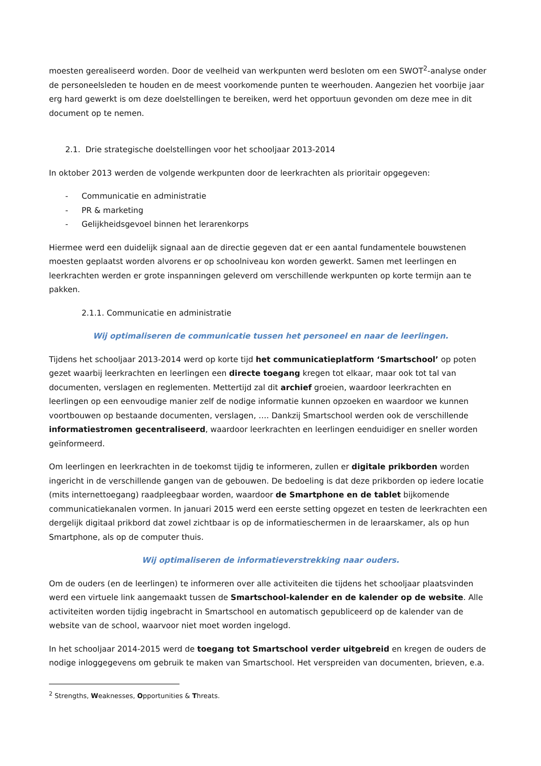moesten gerealiseerd worden. Door de veelheid van werkpunten werd besloten om een SWOT<sup>2</sup>-analyse onder de personeelsleden te houden en de meest voorkomende punten te weerhouden. Aangezien het voorbije jaar erg hard gewerkt is om deze doelstellingen te bereiken, werd het opportuun gevonden om deze mee in dit document op te nemen.
2.1. Drie strategische doelstellingen voor het schooljaar 2013-2014
In oktober 2013 werden de volgende werkpunten door de leerkrachten als prioritair opgegeven:
- Communicatie en administratie
- PR & marketing
- Gelijkheidsgevoel binnen het lerarenkorps
Hiermee werd een duidelijk signaal aan de directie gegeven dat er een aantal fundamentele bouwstenen moesten geplaatst worden alvorens er op schoolniveau kon worden gewerkt. Samen met leerlingen en leerkrachten werden er grote inspanningen geleverd om verschillende werkpunten op korte termijn aan te pakken.
2.1.1. Communicatie en administratie
Wij optimaliseren de communicatie tussen het personeel en naar de leerlingen.
Tijdens het schooljaar 2013-2014 werd op korte tijd het communicatieplatform ‘Smartschool’ op poten gezet waarbij leerkrachten en leerlingen een directe toegang kregen tot elkaar, maar ook tot tal van documenten, verslagen en reglementen. Mettertijd zal dit archief groeien, waardoor leerkrachten en leerlingen op een eenvoudige manier zelf de nodige informatie kunnen opzoeken en waardoor we kunnen voortbouwen op bestaande documenten, verslagen, …. Dankzij Smartschool werden ook de verschillende informatiestromen gecentraliseerd, waardoor leerkrachten en leerlingen eenduidiger en sneller worden geïnformeerd.
Om leerlingen en leerkrachten in de toekomst tijdig te informeren, zullen er digitale prikborden worden ingericht in de verschillende gangen van de gebouwen. De bedoeling is dat deze prikborden op iedere locatie (mits internettoegang) raadpleegbaar worden, waardoor de Smartphone en de tablet bijkomende communicatiekanalen vormen. In januari 2015 werd een eerste setting opgezet en testen de leerkrachten een dergelijk digitaal prikbord dat zowel zichtbaar is op de informatieschermen in de leraarskamer, als op hun Smartphone, als op de computer thuis.
Wij optimaliseren de informatieverstrekking naar ouders.
Om de ouders (en de leerlingen) te informeren over alle activiteiten die tijdens het schooljaar plaatsvinden werd een virtuele link aangemaakt tussen de Smartschool-kalender en de kalender op de website. Alle activiteiten worden tijdig ingebracht in Smartschool en automatisch gepubliceerd op de kalender van de website van de school, waarvoor niet moet worden ingelogd.
In het schooljaar 2014-2015 werd de toegang tot Smartschool verder uitgebreid en kregen de ouders de nodige inloggegevens om gebruik te maken van Smartschool. Het verspreiden van documenten, brieven, e.a.
<sup>2</sup> Strengths, Weaknesses, Opportunities & Threats.